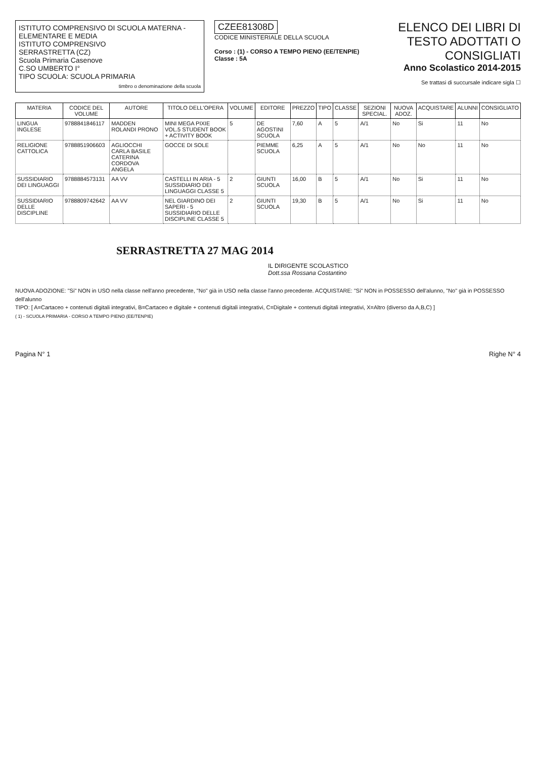ISTITUTO COMPRENSIVO DI SCUOLA MATERNA - ELEMENTARE E MEDIA
ISTITUTO COMPRENSIVO
SERRASTRETTA (CZ)
Scuola Primaria Casenove
C.SO UMBERTO I°
TIPO SCUOLA: SCUOLA PRIMARIA
timbro o denominazione della scuola
CZEE81308D
CODICE MINISTERIALE DELLA SCUOLA
Corso : (1) - CORSO A TEMPO PIENO (EE/TENPIE)
Classe : 5A
ELENCO DEI LIBRI DI TESTO ADOTTATI O CONSIGLIATI
Anno Scolastico 2014-2015
Se trattasi di succursale indicare sigla ☐
| MATERIA | CODICE DEL VOLUME | AUTORE | TITOLO DELL'OPERA | VOLUME | EDITORE | PREZZO | TIPO | CLASSE | SEZIONI SPECIAL. | NUOVA ADOZ. | ACQUISTARE | ALUNNI | CONSIGLIATO |
| --- | --- | --- | --- | --- | --- | --- | --- | --- | --- | --- | --- | --- | --- |
| LINGUA INGLESE | 9788841846117 | MADDEN ROLANDI PRONO | MINI MEGA PIXIE VOL.5 STUDENT BOOK + ACTIVITY BOOK | 5 | DE AGOSTINI SCUOLA | 7,60 | A | 5 | A/1 | No | Si | 11 | No |
| RELIGIONE CATTOLICA | 9788851906603 | AGLIOCCHI CARLA BASILE CATERINA CORDOVA ANGELA | GOCCE DI SOLE | | PIEMME SCUOLA | 6,25 | A | 5 | A/1 | No | No | 11 | No |
| SUSSIDIARIO DEI LINGUAGGI | 9788884573131 | AA VV | CASTELLI IN ARIA - 5 SUSSIDIARIO DEI LINGUAGGI CLASSE 5 | 2 | GIUNTI SCUOLA | 16,00 | B | 5 | A/1 | No | Si | 11 | No |
| SUSSIDIARIO DELLE DISCIPLINE | 9788809742642 | AA VV | NEL GIARDINO DEI SAPERI - 5 SUSSIDIARIO DELLE DISCIPLINE CLASSE 5 | 2 | GIUNTI SCUOLA | 19,30 | B | 5 | A/1 | No | Si | 11 | No |
SERRASTRETTA 27 MAG 2014
IL DIRIGENTE SCOLASTICO
Dott.ssa Rossana Costantino
NUOVA ADOZIONE: "Si" NON in USO nella classe nell'anno precedente, "No" già in USO nella classe l'anno precedente. ACQUISTARE: "Si" NON in POSSESSO dell'alunno, "No" già in POSSESSO dell'alunno
TIPO: [ A=Cartaceo + contenuti digitali integrativi, B=Cartaceo e digitale + contenuti digitali integrativi, C=Digitale + contenuti digitali integrativi, X=Altro (diverso da A,B,C) ]
( 1) - SCUOLA PRIMARIA - CORSO A TEMPO PIENO (EE/TENPIE)
Pagina N° 1 Righe N° 4